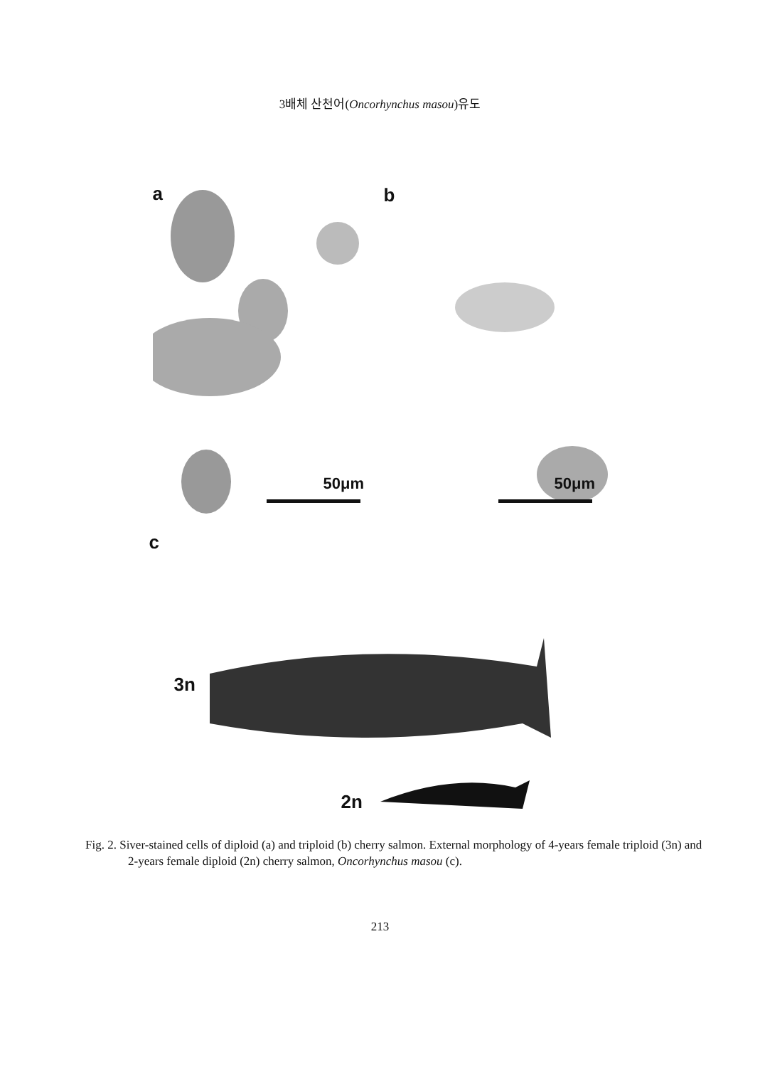3배체 산천어(Oncorhynchus masou)유도
a b
50μm 50μm
c
3n
2n
Fig. 2. Siver-stained cells of diploid (a) and triploid (b) cherry salmon. External morphology of 4-years female triploid (3n) and 2-years female diploid (2n) cherry salmon, Oncorhynchus masou (c).
213